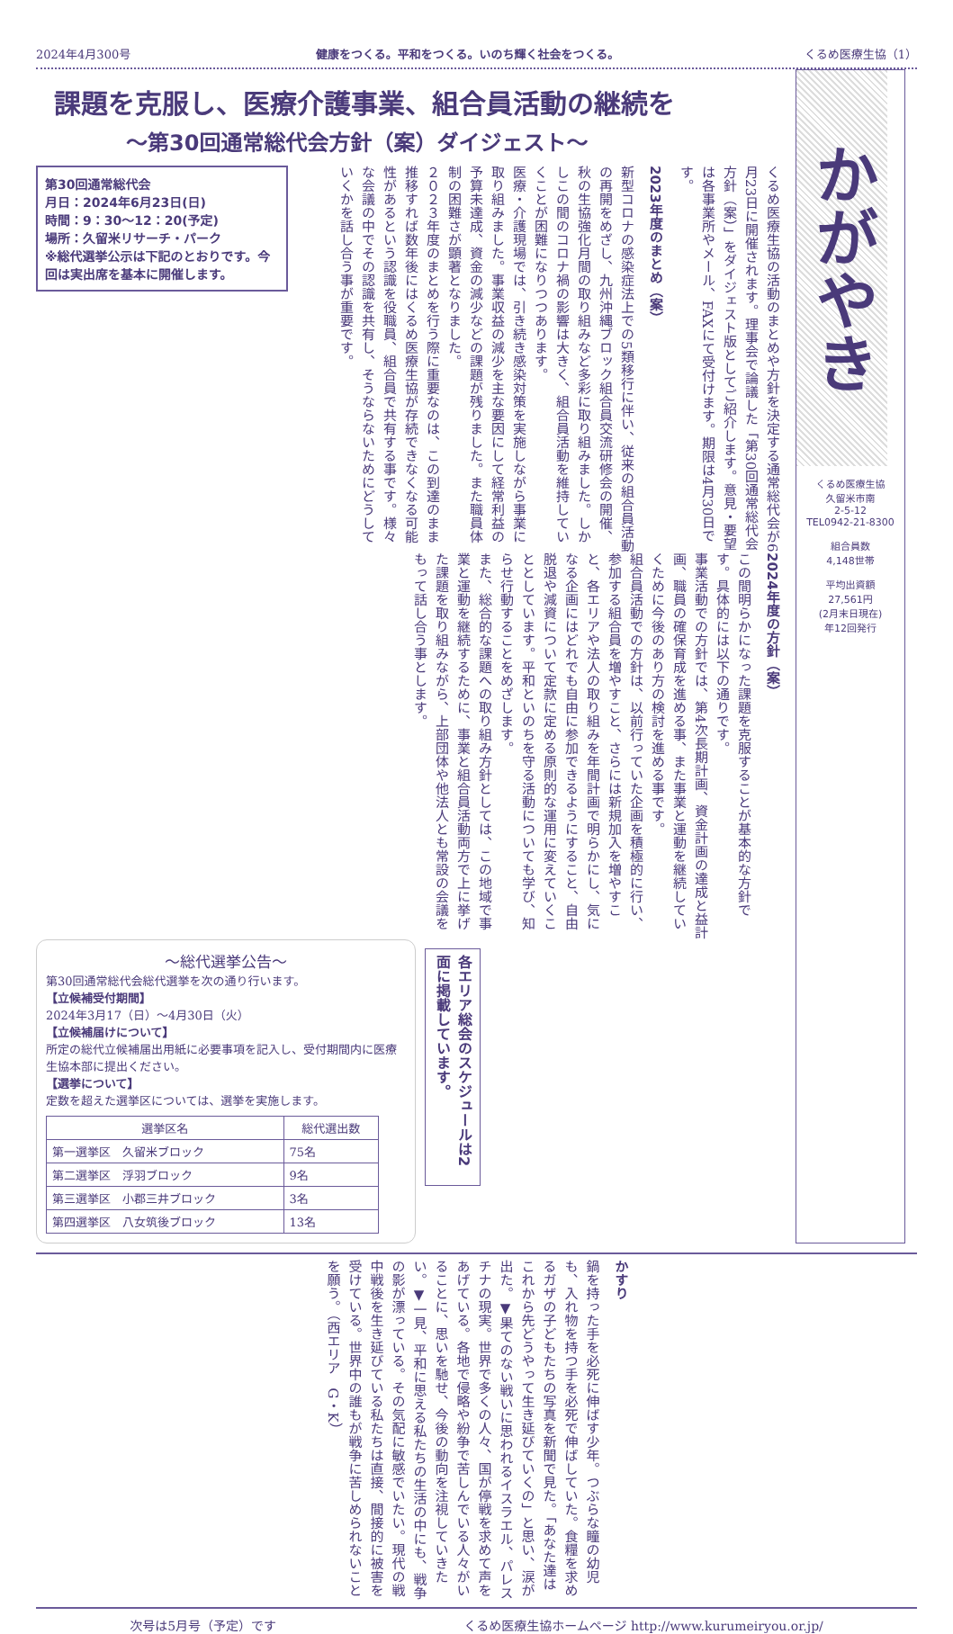2024年4月300号 健康をつくる。平和をつくる。いのち輝く社会をつくる。 くるめ医療生協（1）
課題を克服し、医療介護事業、組合員活動の継続を
～第30回通常総代会方針（案）ダイジェスト～
くるめ医療生協の活動のまとめや方針を決定する通常総代会が6月23日に開催されます。理事会で論議した「第30回通常総代会方針（案）」をダイジェスト版としてご紹介します。意見・要望は各事業所やメール、FAXにて受付けます。期限は4月30日です。
2023年度のまとめ（案）
新型コロナの感染症法上での5類移行に伴い、従来の組合員活動の再開をめざし、九州沖縄ブロック組合員交流研修会の開催、秋の生協強化月間の取り組みなど多彩に取り組みました。しかしこの間のコロナ禍の影響は大きく、組合員活動を維持していくことが困難になりつつあります。
医療・介護現場では、引き続き感染対策を実施しながら事業に取り組みました。事業収益の減少を主な要因にして経常利益の予算未達成、資金の減少などの課題が残りました。また職員体制の困難さが顕著となりました。
２０２３年度のまとめを行う際に重要なのは、この到達のまま推移すれば数年後にはくるめ医療生協が存続できなくなる可能性があるという認識を役職員、組合員で共有する事です。様々な会議の中でその認識を共有し、そうならないためにどうしていくかを話し合う事が重要です。
2024年度の方針（案）
この間明らかになった課題を克服することが基本的な方針です。具体的には以下の通りです。
事業活動での方針では、第4次長期計画、資金計画の達成と益計画、職員の確保育成を進める事、また事業と運動を継続していくために今後のあり方の検討を進める事です。
組合員活動での方針は、以前行っていた企画を積極的に行い、参加する組合員を増やすこと、さらには新規加入を増やすこと、各エリアや法人の取り組みを年間計画で明らかにし、気になる企画にはどれでも自由に参加できるようにすること、自由脱退や減資について定款に定める原則的な運用に変えていくこととしています。平和といのちを守る活動についても学び、知らせ行動することをめざします。
また、総合的な課題への取り組み方針としては、この地域で事業と運動を継続するために、事業と組合員活動両方で上に挙げた課題を取り組みながら、上部団体や他法人とも常設の会議をもって話し合う事とします。
第30回通常総代会
月日：2024年6月23日(日)
時間：9：30～12：20(予定)
場所：久留米リサーチ・パーク
※総代選挙公示は下記のとおりです。今回は実出席を基本に開催します。
～総代選挙公告～
第30回通常総代会総代選挙を次の通り行います。
【立候補受付期間】
2024年3月17（日）～4月30日（火）
【立候補届けについて】
所定の総代立候補届出用紙に必要事項を記入し、受付期間内に医療生協本部に提出ください。
【選挙について】
定数を超えた選挙区については、選挙を実施します。
| 選挙区名 | 総代選出数 |
| --- | --- |
| 第一選挙区 久留米ブロック | 75名 |
| 第二選挙区 浮羽ブロック | 9名 |
| 第三選挙区 小郡三井ブロック | 3名 |
| 第四選挙区 八女筑後ブロック | 13名 |
各エリア総会のスケジュールは2面に掲載しています。
かがやき
くるめ医療生協
久留米市南
2-5-12
TEL0942-21-8300
組合員数
4,148世帯
平均出資額
27,561円
(2月末日現在)
年12回発行
かすり
鍋を持った手を必死に伸ばす少年。つぶらな瞳の幼児も、入れ物を持つ手を必死で伸ばしていた。食糧を求めるガザの子どもたちの写真を新聞で見た。「あなた達はこれから先どうやって生き延びていくの」と思い、涙が出た。▼果てのない戦いに思われるイスラエル、パレスチナの現実。世界で多くの人々、国が停戦を求めて声をあげている。各地で侵略や紛争で苦しんでいる人々がいることに、思いを馳せ、今後の動向を注視していきたい。▼一見、平和に思える私たちの生活の中にも、戦争の影が漂っている。その気配に敏感でいたい。現代の戦中戦後を生き延びている私たちは直接、間接的に被害を受けている。世界中の誰もが戦争に苦しめられないことを願う。（西エリア　G・K）
次号は5月号（予定）です くるめ医療生協ホームページ http://www.kurumeiryou.or.jp/